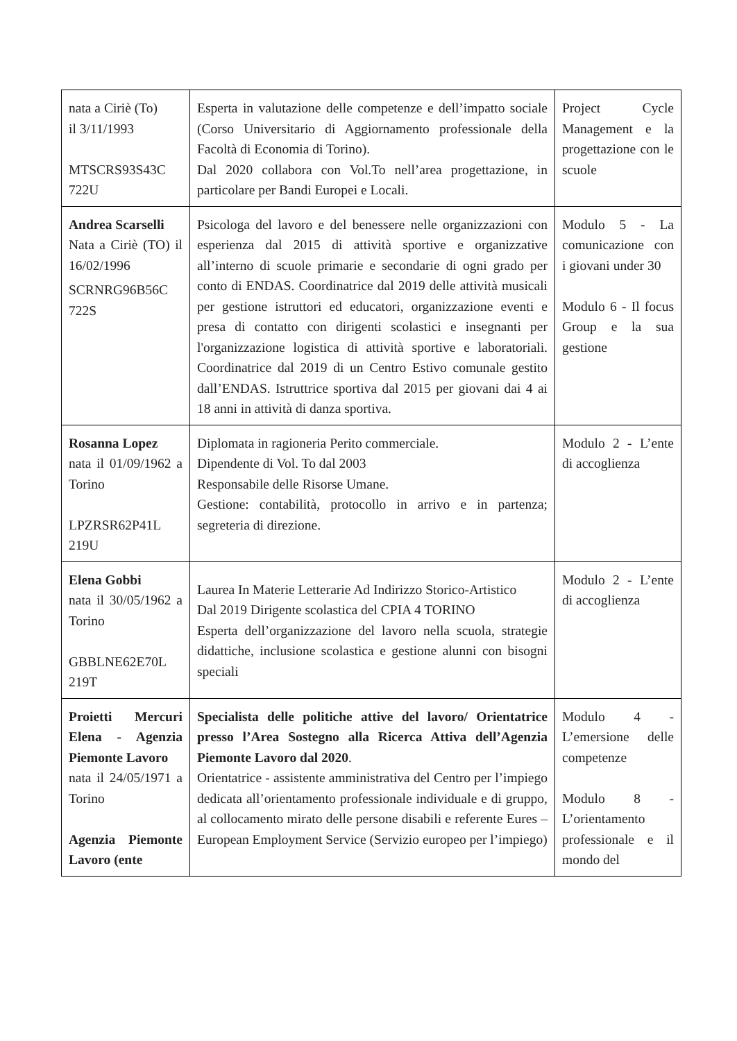| nata a Ciriè (To) il 3/11/1993 MTSCRS93S43C 722U | Esperta in valutazione delle competenze e dell’impatto sociale (Corso Universitario di Aggiornamento professionale della Facoltà di Economia di Torino). Dal 2020 collabora con Vol.To nell’area progettazione, in particolare per Bandi Europei e Locali. | Project Cycle Management e la progettazione con le scuole |
| Andrea Scarselli Nata a Ciriè (TO) il 16/02/1996 SCRNRG96B56C 722S | Psicologa del lavoro e del benessere nelle organizzazioni con esperienza dal 2015 di attività sportive e organizzative all’interno di scuole primarie e secondarie di ogni grado per conto di ENDAS. Coordinatrice dal 2019 delle attività musicali per gestione istruttori ed educatori, organizzazione eventi e presa di contatto con dirigenti scolastici e insegnanti per l'organizzazione logistica di attività sportive e laboratoriali. Coordinatrice dal 2019 di un Centro Estivo comunale gestito dall’ENDAS. Istruttrice sportiva dal 2015 per giovani dai 4 ai 18 anni in attività di danza sportiva. | Modulo 5 - La comunicazione con i giovani under 30 Modulo 6 - Il focus Group e la sua gestione |
| Rosanna Lopez nata il 01/09/1962 a Torino LPZRSR62P41L 219U | Diplomata in ragioneria Perito commerciale. Dipendente di Vol. To dal 2003 Responsabile delle Risorse Umane. Gestione: contabilità, protocollo in arrivo e in partenza; segreteria di direzione. | Modulo 2 - L’ente di accoglienza |
| Elena Gobbi nata il 30/05/1962 a Torino GBBLNE62E70L 219T | Laurea In Materie Letterarie Ad Indirizzo Storico-Artistico Dal 2019 Dirigente scolastica del CPIA 4 TORINO Esperta dell’organizzazione del lavoro nella scuola, strategie didattiche, inclusione scolastica e gestione alunni con bisogni speciali | Modulo 2 - L’ente di accoglienza |
| Proietti Mercuri Elena - Agenzia Piemonte Lavoro nata il 24/05/1971 a Torino Agenzia Piemonte Lavoro (ente | Specialista delle politiche attive del lavoro/ Orientatrice presso l’Area Sostegno alla Ricerca Attiva dell’Agenzia Piemonte Lavoro dal 2020 . Orientatrice - assistente amministrativa del Centro per l’impiego dedicata all’orientamento professionale individuale e di gruppo, al collocamento mirato delle persone disabili e referente Eures – European Employment Service (Servizio europeo per l’impiego) | Modulo 4 - L’emersione delle competenze Modulo 8 - L’orientamento professionale e il mondo del |